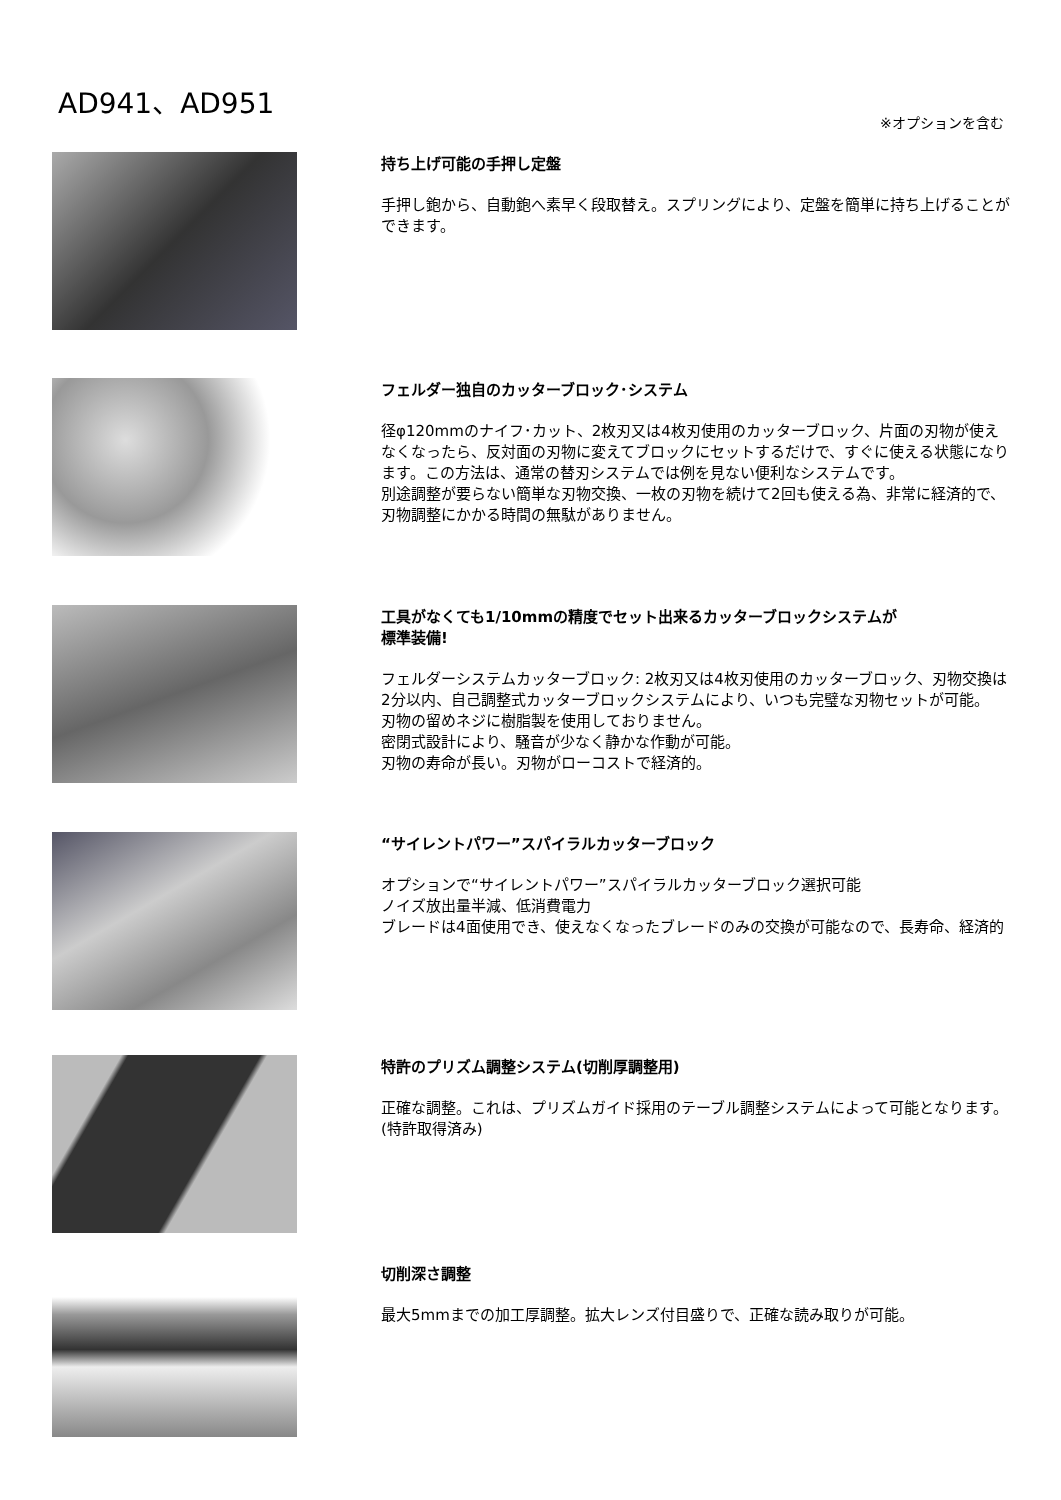AD941、AD951
※オプションを含む
持ち上げ可能の手押し定盤
手押し鉋から、自動鉋へ素早く段取替え。スプリングにより、定盤を簡単に持ち上げることができます。
フェルダー独自のカッターブロック･システム
径φ120mmのナイフ･カット、2枚刃又は4枚刃使用のカッターブロック、片面の刃物が使えなくなったら、反対面の刃物に変えてブロックにセットするだけで、すぐに使える状態になります。この方法は、通常の替刃システムでは例を見ない便利なシステムです。
別途調整が要らない簡単な刃物交換、一枚の刃物を続けて2回も使える為、非常に経済的で、刃物調整にかかる時間の無駄がありません。
工具がなくても1/10mmの精度でセット出来るカッターブロックシステムが
標準装備!
フェルダーシステムカッターブロック: 2枚刃又は4枚刃使用のカッターブロック、刃物交換は2分以内、自己調整式カッターブロックシステムにより、いつも完璧な刃物セットが可能。
刃物の留めネジに樹脂製を使用しておりません。
密閉式設計により、騒音が少なく静かな作動が可能。
刃物の寿命が長い。刃物がローコストで経済的。
“サイレントパワー”スパイラルカッターブロック
オプションで“サイレントパワー”スパイラルカッターブロック選択可能
ノイズ放出量半減、低消費電力
ブレードは4面使用でき、使えなくなったブレードのみの交換が可能なので、長寿命、経済的
特許のプリズム調整システム(切削厚調整用)
正確な調整。これは、プリズムガイド採用のテーブル調整システムによって可能となります。(特許取得済み)
切削深さ調整
最大5mmまでの加工厚調整。拡大レンズ付目盛りで、正確な読み取りが可能。